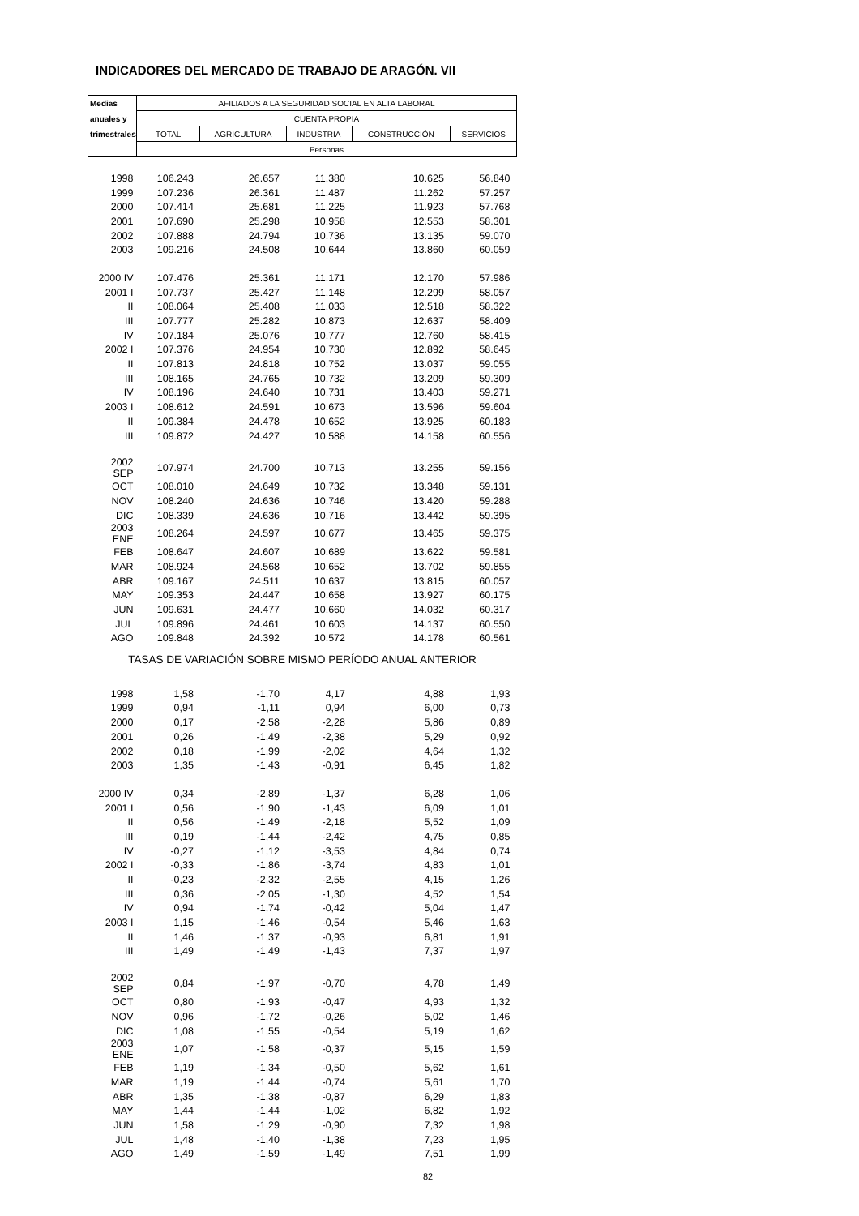INDICADORES DEL MERCADO DE TRABAJO DE ARAGÓN. VII
| Medias | AFILIADOS A LA SEGURIDAD SOCIAL EN ALTA LABORAL | | | | |
| --- | --- | --- | --- | --- | --- |
| anuales y | CUENTA PROPIA | | | | |
| trimestrales | TOTAL | AGRICULTURA | INDUSTRIA | CONSTRUCCIÓN | SERVICIOS |
| | Personas | | | | |
| 1998 | 106.243 | 26.657 | 11.380 | 10.625 | 56.840 |
| 1999 | 107.236 | 26.361 | 11.487 | 11.262 | 57.257 |
| 2000 | 107.414 | 25.681 | 11.225 | 11.923 | 57.768 |
| 2001 | 107.690 | 25.298 | 10.958 | 12.553 | 58.301 |
| 2002 | 107.888 | 24.794 | 10.736 | 13.135 | 59.070 |
| 2003 | 109.216 | 24.508 | 10.644 | 13.860 | 60.059 |
| 2000 IV | 107.476 | 25.361 | 11.171 | 12.170 | 57.986 |
| 2001 I | 107.737 | 25.427 | 11.148 | 12.299 | 58.057 |
| II | 108.064 | 25.408 | 11.033 | 12.518 | 58.322 |
| III | 107.777 | 25.282 | 10.873 | 12.637 | 58.409 |
| IV | 107.184 | 25.076 | 10.777 | 12.760 | 58.415 |
| 2002 I | 107.376 | 24.954 | 10.730 | 12.892 | 58.645 |
| II | 107.813 | 24.818 | 10.752 | 13.037 | 59.055 |
| III | 108.165 | 24.765 | 10.732 | 13.209 | 59.309 |
| IV | 108.196 | 24.640 | 10.731 | 13.403 | 59.271 |
| 2003 I | 108.612 | 24.591 | 10.673 | 13.596 | 59.604 |
| II | 109.384 | 24.478 | 10.652 | 13.925 | 60.183 |
| III | 109.872 | 24.427 | 10.588 | 14.158 | 60.556 |
| 2002 SEP | 107.974 | 24.700 | 10.713 | 13.255 | 59.156 |
| OCT | 108.010 | 24.649 | 10.732 | 13.348 | 59.131 |
| NOV | 108.240 | 24.636 | 10.746 | 13.420 | 59.288 |
| DIC | 108.339 | 24.636 | 10.716 | 13.442 | 59.395 |
| 2003 ENE | 108.264 | 24.597 | 10.677 | 13.465 | 59.375 |
| FEB | 108.647 | 24.607 | 10.689 | 13.622 | 59.581 |
| MAR | 108.924 | 24.568 | 10.652 | 13.702 | 59.855 |
| ABR | 109.167 | 24.511 | 10.637 | 13.815 | 60.057 |
| MAY | 109.353 | 24.447 | 10.658 | 13.927 | 60.175 |
| JUN | 109.631 | 24.477 | 10.660 | 14.032 | 60.317 |
| JUL | 109.896 | 24.461 | 10.603 | 14.137 | 60.550 |
| AGO | 109.848 | 24.392 | 10.572 | 14.178 | 60.561 |
| TASAS DE VARIACIÓN SOBRE MISMO PERÍODO ANUAL ANTERIOR | | | | | |
| 1998 | 1,58 | -1,70 | 4,17 | 4,88 | 1,93 |
| 1999 | 0,94 | -1,11 | 0,94 | 6,00 | 0,73 |
| 2000 | 0,17 | -2,58 | -2,28 | 5,86 | 0,89 |
| 2001 | 0,26 | -1,49 | -2,38 | 5,29 | 0,92 |
| 2002 | 0,18 | -1,99 | -2,02 | 4,64 | 1,32 |
| 2003 | 1,35 | -1,43 | -0,91 | 6,45 | 1,82 |
| 2000 IV | 0,34 | -2,89 | -1,37 | 6,28 | 1,06 |
| 2001 I | 0,56 | -1,90 | -1,43 | 6,09 | 1,01 |
| II | 0,56 | -1,49 | -2,18 | 5,52 | 1,09 |
| III | 0,19 | -1,44 | -2,42 | 4,75 | 0,85 |
| IV | -0,27 | -1,12 | -3,53 | 4,84 | 0,74 |
| 2002 I | -0,33 | -1,86 | -3,74 | 4,83 | 1,01 |
| II | -0,23 | -2,32 | -2,55 | 4,15 | 1,26 |
| III | 0,36 | -2,05 | -1,30 | 4,52 | 1,54 |
| IV | 0,94 | -1,74 | -0,42 | 5,04 | 1,47 |
| 2003 I | 1,15 | -1,46 | -0,54 | 5,46 | 1,63 |
| II | 1,46 | -1,37 | -0,93 | 6,81 | 1,91 |
| III | 1,49 | -1,49 | -1,43 | 7,37 | 1,97 |
| 2002 SEP | 0,84 | -1,97 | -0,70 | 4,78 | 1,49 |
| OCT | 0,80 | -1,93 | -0,47 | 4,93 | 1,32 |
| NOV | 0,96 | -1,72 | -0,26 | 5,02 | 1,46 |
| DIC | 1,08 | -1,55 | -0,54 | 5,19 | 1,62 |
| 2003 ENE | 1,07 | -1,58 | -0,37 | 5,15 | 1,59 |
| FEB | 1,19 | -1,34 | -0,50 | 5,62 | 1,61 |
| MAR | 1,19 | -1,44 | -0,74 | 5,61 | 1,70 |
| ABR | 1,35 | -1,38 | -0,87 | 6,29 | 1,83 |
| MAY | 1,44 | -1,44 | -1,02 | 6,82 | 1,92 |
| JUN | 1,58 | -1,29 | -0,90 | 7,32 | 1,98 |
| JUL | 1,48 | -1,40 | -1,38 | 7,23 | 1,95 |
| AGO | 1,49 | -1,59 | -1,49 | 7,51 | 1,99 |
82